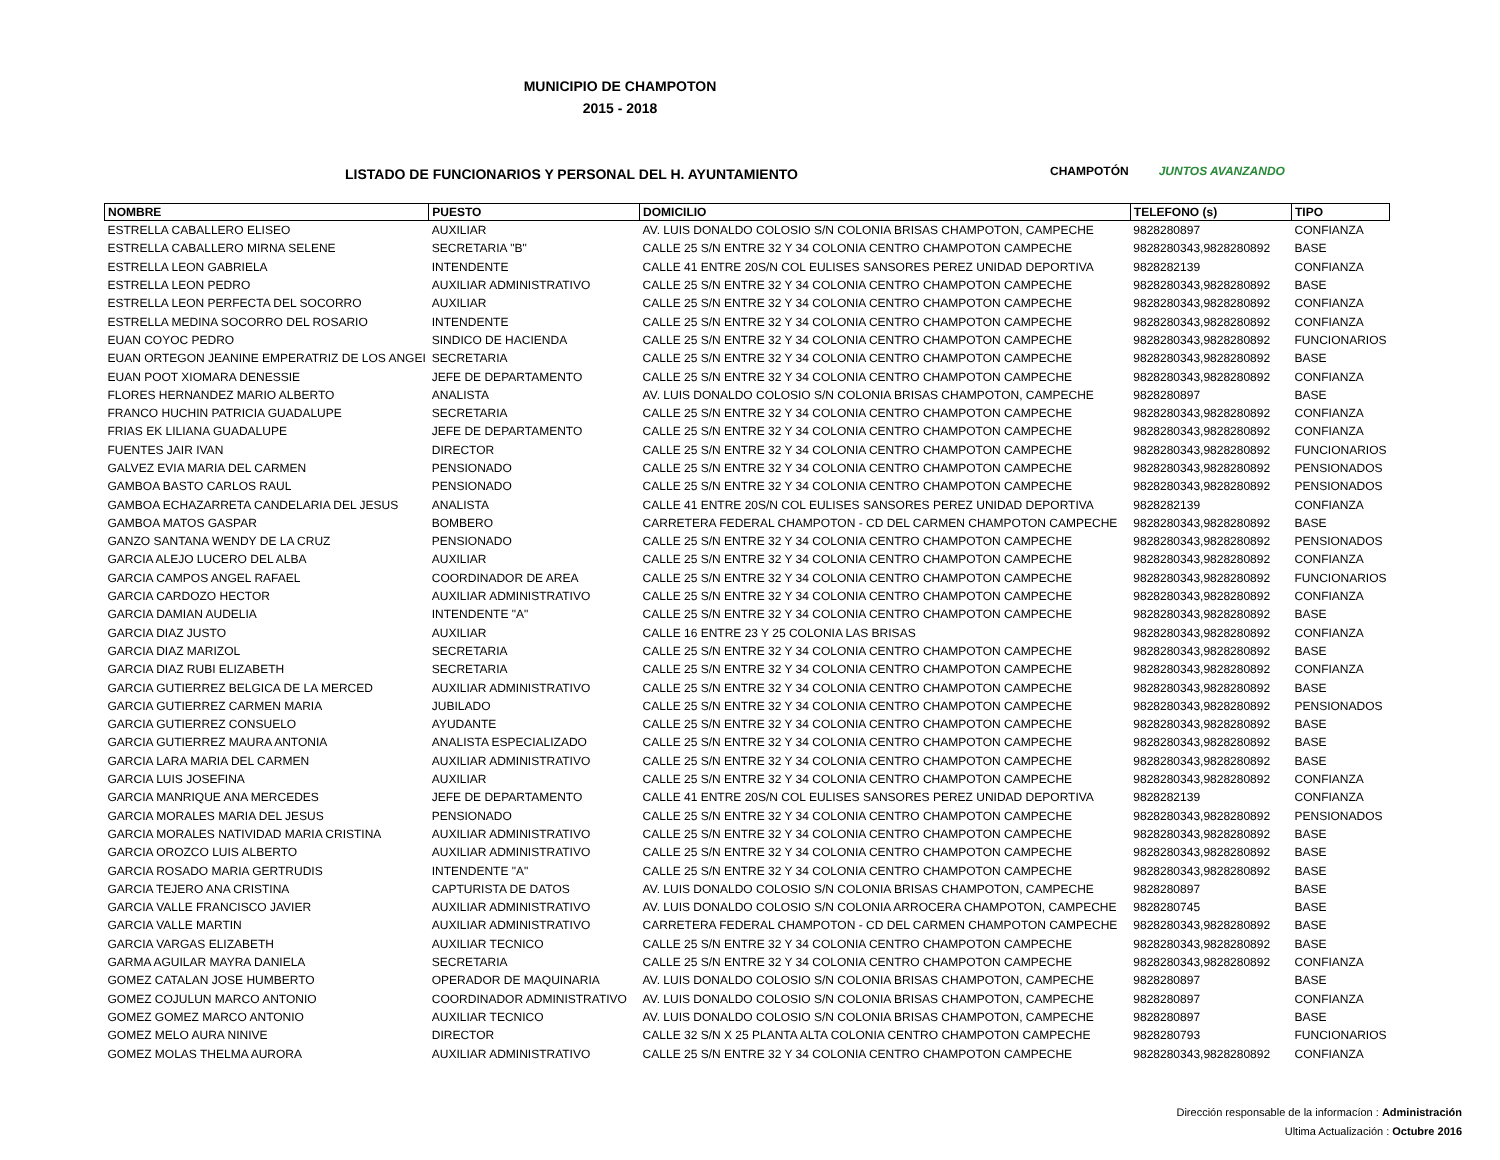MUNICIPIO DE CHAMPOTON
2015 - 2018
LISTADO DE FUNCIONARIOS Y PERSONAL DEL H. AYUNTAMIENTO
CHAMPOTÓN JUNTOS AVANZANDO
| NOMBRE | PUESTO | DOMICILIO | TELEFONO (s) | TIPO |
| --- | --- | --- | --- | --- |
| ESTRELLA CABALLERO ELISEO | AUXILIAR | AV. LUIS DONALDO COLOSIO S/N COLONIA BRISAS CHAMPOTON, CAMPECHE | 9828280897 | CONFIANZA |
| ESTRELLA CABALLERO MIRNA SELENE | SECRETARIA "B" | CALLE 25 S/N ENTRE 32 Y 34 COLONIA CENTRO CHAMPOTON CAMPECHE | 9828280343,9828280892 | BASE |
| ESTRELLA LEON GABRIELA | INTENDENTE | CALLE 41 ENTRE 20S/N COL EULISES SANSORES PEREZ UNIDAD DEPORTIVA | 9828282139 | CONFIANZA |
| ESTRELLA LEON PEDRO | AUXILIAR ADMINISTRATIVO | CALLE 25 S/N ENTRE 32 Y 34 COLONIA CENTRO CHAMPOTON CAMPECHE | 9828280343,9828280892 | BASE |
| ESTRELLA LEON PERFECTA DEL SOCORRO | AUXILIAR | CALLE 25 S/N ENTRE 32 Y 34 COLONIA CENTRO CHAMPOTON CAMPECHE | 9828280343,9828280892 | CONFIANZA |
| ESTRELLA MEDINA SOCORRO DEL ROSARIO | INTENDENTE | CALLE 25 S/N ENTRE 32 Y 34 COLONIA CENTRO CHAMPOTON CAMPECHE | 9828280343,9828280892 | CONFIANZA |
| EUAN COYOC PEDRO | SINDICO DE HACIENDA | CALLE 25 S/N ENTRE 32 Y 34 COLONIA CENTRO CHAMPOTON CAMPECHE | 9828280343,9828280892 | FUNCIONARIOS |
| EUAN ORTEGON JEANINE EMPERATRIZ DE LOS ANGEI | SECRETARIA | CALLE 25 S/N ENTRE 32 Y 34 COLONIA CENTRO CHAMPOTON CAMPECHE | 9828280343,9828280892 | BASE |
| EUAN POOT XIOMARA DENESSIE | JEFE DE DEPARTAMENTO | CALLE 25 S/N ENTRE 32 Y 34 COLONIA CENTRO CHAMPOTON CAMPECHE | 9828280343,9828280892 | CONFIANZA |
| FLORES HERNANDEZ MARIO ALBERTO | ANALISTA | AV. LUIS DONALDO COLOSIO S/N COLONIA BRISAS CHAMPOTON, CAMPECHE | 9828280897 | BASE |
| FRANCO HUCHIN PATRICIA GUADALUPE | SECRETARIA | CALLE 25 S/N ENTRE 32 Y 34 COLONIA CENTRO CHAMPOTON CAMPECHE | 9828280343,9828280892 | CONFIANZA |
| FRIAS EK LILIANA GUADALUPE | JEFE DE DEPARTAMENTO | CALLE 25 S/N ENTRE 32 Y 34 COLONIA CENTRO CHAMPOTON CAMPECHE | 9828280343,9828280892 | CONFIANZA |
| FUENTES JAIR IVAN | DIRECTOR | CALLE 25 S/N ENTRE 32 Y 34 COLONIA CENTRO CHAMPOTON CAMPECHE | 9828280343,9828280892 | FUNCIONARIOS |
| GALVEZ EVIA MARIA DEL CARMEN | PENSIONADO | CALLE 25 S/N ENTRE 32 Y 34 COLONIA CENTRO CHAMPOTON CAMPECHE | 9828280343,9828280892 | PENSIONADOS |
| GAMBOA BASTO CARLOS RAUL | PENSIONADO | CALLE 25 S/N ENTRE 32 Y 34 COLONIA CENTRO CHAMPOTON CAMPECHE | 9828280343,9828280892 | PENSIONADOS |
| GAMBOA ECHAZARRETA CANDELARIA DEL JESUS | ANALISTA | CALLE 41 ENTRE 20S/N COL EULISES SANSORES PEREZ UNIDAD DEPORTIVA | 9828282139 | CONFIANZA |
| GAMBOA MATOS GASPAR | BOMBERO | CARRETERA FEDERAL CHAMPOTON - CD DEL CARMEN CHAMPOTON CAMPECHE | 9828280343,9828280892 | BASE |
| GANZO SANTANA WENDY DE LA CRUZ | PENSIONADO | CALLE 25 S/N ENTRE 32 Y 34 COLONIA CENTRO CHAMPOTON CAMPECHE | 9828280343,9828280892 | PENSIONADOS |
| GARCIA ALEJO LUCERO DEL ALBA | AUXILIAR | CALLE 25 S/N ENTRE 32 Y 34 COLONIA CENTRO CHAMPOTON CAMPECHE | 9828280343,9828280892 | CONFIANZA |
| GARCIA CAMPOS ANGEL RAFAEL | COORDINADOR DE AREA | CALLE 25 S/N ENTRE 32 Y 34 COLONIA CENTRO CHAMPOTON CAMPECHE | 9828280343,9828280892 | FUNCIONARIOS |
| GARCIA CARDOZO HECTOR | AUXILIAR ADMINISTRATIVO | CALLE 25 S/N ENTRE 32 Y 34 COLONIA CENTRO CHAMPOTON CAMPECHE | 9828280343,9828280892 | CONFIANZA |
| GARCIA DAMIAN AUDELIA | INTENDENTE "A" | CALLE 25 S/N ENTRE 32 Y 34 COLONIA CENTRO CHAMPOTON CAMPECHE | 9828280343,9828280892 | BASE |
| GARCIA DIAZ JUSTO | AUXILIAR | CALLE 16 ENTRE 23 Y 25 COLONIA LAS BRISAS | 9828280343,9828280892 | CONFIANZA |
| GARCIA DIAZ MARIZOL | SECRETARIA | CALLE 25 S/N ENTRE 32 Y 34 COLONIA CENTRO CHAMPOTON CAMPECHE | 9828280343,9828280892 | BASE |
| GARCIA DIAZ RUBI ELIZABETH | SECRETARIA | CALLE 25 S/N ENTRE 32 Y 34 COLONIA CENTRO CHAMPOTON CAMPECHE | 9828280343,9828280892 | CONFIANZA |
| GARCIA GUTIERREZ BELGICA DE LA MERCED | AUXILIAR ADMINISTRATIVO | CALLE 25 S/N ENTRE 32 Y 34 COLONIA CENTRO CHAMPOTON CAMPECHE | 9828280343,9828280892 | BASE |
| GARCIA GUTIERREZ CARMEN MARIA | JUBILADO | CALLE 25 S/N ENTRE 32 Y 34 COLONIA CENTRO CHAMPOTON CAMPECHE | 9828280343,9828280892 | PENSIONADOS |
| GARCIA GUTIERREZ CONSUELO | AYUDANTE | CALLE 25 S/N ENTRE 32 Y 34 COLONIA CENTRO CHAMPOTON CAMPECHE | 9828280343,9828280892 | BASE |
| GARCIA GUTIERREZ MAURA ANTONIA | ANALISTA ESPECIALIZADO | CALLE 25 S/N ENTRE 32 Y 34 COLONIA CENTRO CHAMPOTON CAMPECHE | 9828280343,9828280892 | BASE |
| GARCIA LARA MARIA DEL CARMEN | AUXILIAR ADMINISTRATIVO | CALLE 25 S/N ENTRE 32 Y 34 COLONIA CENTRO CHAMPOTON CAMPECHE | 9828280343,9828280892 | BASE |
| GARCIA LUIS JOSEFINA | AUXILIAR | CALLE 25 S/N ENTRE 32 Y 34 COLONIA CENTRO CHAMPOTON CAMPECHE | 9828280343,9828280892 | CONFIANZA |
| GARCIA MANRIQUE ANA MERCEDES | JEFE DE DEPARTAMENTO | CALLE 41 ENTRE 20S/N COL EULISES SANSORES PEREZ UNIDAD DEPORTIVA | 9828282139 | CONFIANZA |
| GARCIA MORALES MARIA DEL JESUS | PENSIONADO | CALLE 25 S/N ENTRE 32 Y 34 COLONIA CENTRO CHAMPOTON CAMPECHE | 9828280343,9828280892 | PENSIONADOS |
| GARCIA MORALES NATIVIDAD MARIA CRISTINA | AUXILIAR ADMINISTRATIVO | CALLE 25 S/N ENTRE 32 Y 34 COLONIA CENTRO CHAMPOTON CAMPECHE | 9828280343,9828280892 | BASE |
| GARCIA OROZCO LUIS ALBERTO | AUXILIAR ADMINISTRATIVO | CALLE 25 S/N ENTRE 32 Y 34 COLONIA CENTRO CHAMPOTON CAMPECHE | 9828280343,9828280892 | BASE |
| GARCIA ROSADO MARIA GERTRUDIS | INTENDENTE "A" | CALLE 25 S/N ENTRE 32 Y 34 COLONIA CENTRO CHAMPOTON CAMPECHE | 9828280343,9828280892 | BASE |
| GARCIA TEJERO ANA CRISTINA | CAPTURISTA DE DATOS | AV. LUIS DONALDO COLOSIO S/N COLONIA BRISAS CHAMPOTON, CAMPECHE | 9828280897 | BASE |
| GARCIA VALLE FRANCISCO JAVIER | AUXILIAR ADMINISTRATIVO | AV. LUIS DONALDO COLOSIO S/N COLONIA ARROCERA CHAMPOTON, CAMPECHE | 9828280745 | BASE |
| GARCIA VALLE MARTIN | AUXILIAR ADMINISTRATIVO | CARRETERA FEDERAL CHAMPOTON - CD DEL CARMEN CHAMPOTON CAMPECHE | 9828280343,9828280892 | BASE |
| GARCIA VARGAS ELIZABETH | AUXILIAR TECNICO | CALLE 25 S/N ENTRE 32 Y 34 COLONIA CENTRO CHAMPOTON CAMPECHE | 9828280343,9828280892 | BASE |
| GARMA AGUILAR MAYRA DANIELA | SECRETARIA | CALLE 25 S/N ENTRE 32 Y 34 COLONIA CENTRO CHAMPOTON CAMPECHE | 9828280343,9828280892 | CONFIANZA |
| GOMEZ CATALAN JOSE HUMBERTO | OPERADOR DE MAQUINARIA | AV. LUIS DONALDO COLOSIO S/N COLONIA BRISAS CHAMPOTON, CAMPECHE | 9828280897 | BASE |
| GOMEZ COJULUN MARCO ANTONIO | COORDINADOR ADMINISTRATIVO | AV. LUIS DONALDO COLOSIO S/N COLONIA BRISAS CHAMPOTON, CAMPECHE | 9828280897 | CONFIANZA |
| GOMEZ GOMEZ MARCO ANTONIO | AUXILIAR TECNICO | AV. LUIS DONALDO COLOSIO S/N COLONIA BRISAS CHAMPOTON, CAMPECHE | 9828280897 | BASE |
| GOMEZ MELO AURA NINIVE | DIRECTOR | CALLE 32 S/N X 25 PLANTA ALTA COLONIA CENTRO CHAMPOTON CAMPECHE | 9828280793 | FUNCIONARIOS |
| GOMEZ MOLAS THELMA AURORA | AUXILIAR ADMINISTRATIVO | CALLE 25 S/N ENTRE 32 Y 34 COLONIA CENTRO CHAMPOTON CAMPECHE | 9828280343,9828280892 | CONFIANZA |
Dirección responsable de la informacíon : Administración
Ultima Actualización : Octubre 2016